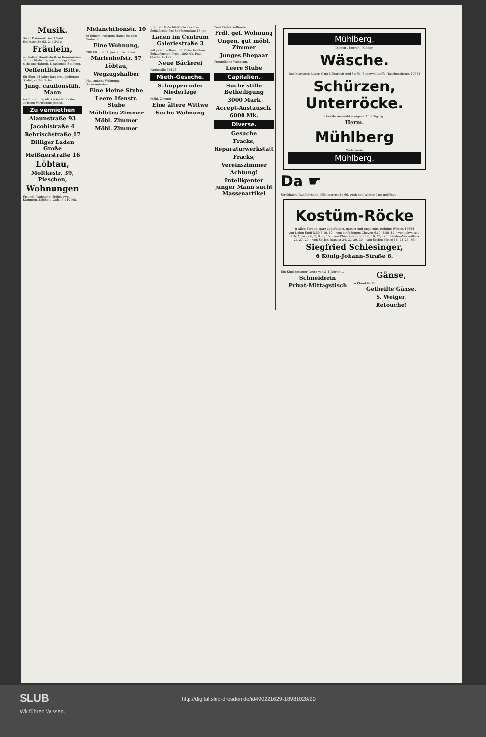Musik.
Guter Posaunist sucht Saal. Hechtstraße 63, 2. l. 341p
Fräulein,
mit flotter Handschrift, in Kenntnissen der Buchführung und Stenographie nicht unerfahren, f. passende Stellung.
Oeffentliche Bitte.
Ein über 14 Jahre lang treu gedienter Soldat, verheirathet ...
Jung. cautionsfäh. Mann
sucht Stellung als Kassenbote oder anderen Vertrauensposten.
Zu vermiethen
Alaunstraße 93
Jacobistraße 4
Behrischstraße 17
Billiger Laden Große Meißnerstraße 16
Löbtau,
Moltkestr. 39, Pieschen,
Wohnungen
Freundl. Wohnung, Stube, zwei Kammern, Küche u. Zub., f. 240 Mk.
Melanchthonstr. 10
in feinem, ruhigem Hause ist eine Wohn. in 3. Et.
Eine Wohnung,
280 Mk., per 1. Jan. zu beziehen.
Marienhofstr. 87
Löbtau,
Wegzugshalber
Hausmanns-Wohnung.
Zu vermiethen
Eine kleine Stube
Leere 1fenstr. Stube
Möblirtes Zimmer
Möbl. Zimmer
Möbl. Zimmer
Freundl. H.-Schlafstelle zu verm.
Schlafstelle frei Schützenplatz 18, pt.
Laden im Centrum Galeriestraße 3
mit prachtvollem, 3½ Meter breitem Schaufenster. Preis 1500 Mk. Paul Starke. 10138
Neue Bäckerei
Werkstelle 56128
Mieth-Gesuche.
Schuppen oder Niederlage
Möbl. Zimmer
Eine ältere Wittwe
Suche Wohnung
Zwei Parterre-Räume
Frdl. gef. Wohnung
Ungen. gut möbl. Zimmer
Junges Ehepaar
Freundliche Wohnung.
Leere Stube
Capitalien.
Suche stille Betheiligung
3000 Mark
Accept-Austausch.
6000 Mk.
Diverse.
Gesuche
Fracks,
Reparaturwerkstatt
Fracks,
Vereinszimmer
Achtung!
Intelligenter junger Mann sucht Massenartikel
Mühlberg.
Damen-, Herren-, Kinder-
Wäsche.
Reichsortirtes Lager. Gute Näharbeit und Stoffe. Baumwollstoffe. Taschentücher. 10531
Schürzen, Unterröcke.
Grösste Auswahl — eigene Anfertigung.
Herm.
Mühlberg
Wallstrasse
Mühlberg.
Da ☛
Strohbachs Radfahrbahn. Pillnitzerstraße 66, auch den Winter über geöffnet ...
Kostüm-Röcke
in allen Farben, ganz abgefuttert, garnirt und ungarnirt, richtige Weiten, 15634
von Loden-Stoff 5,50 6,50, 10, · von einfarbigem Cheviot 6,50, 8,50–12, · von schwarz u. farb. Alpacca 6, 7, 8,50, 15, · von Phantasie-Stoffen 8, 10, 12, · von Seiden-Merveilleux 24, 27, 29, · von Seiden-Damast 24, 27, 29, 30, · von Seiden-Moiré 18, 21, 25, 36,
Siegfried Schlesinger,
6 König-Johann-Straße 6.
Ein Kind besserer Leute von 3–4 Jahren ...
Schneiderin
Privat-Mittagstisch
Gänse,
à Pfund 63 Pf.
Getheilte Gänse.
S. Weiger,
Retouche!
SLUB
Wir führen Wissen.
http://digital.slub-dresden.de/id490221629-18981028/20